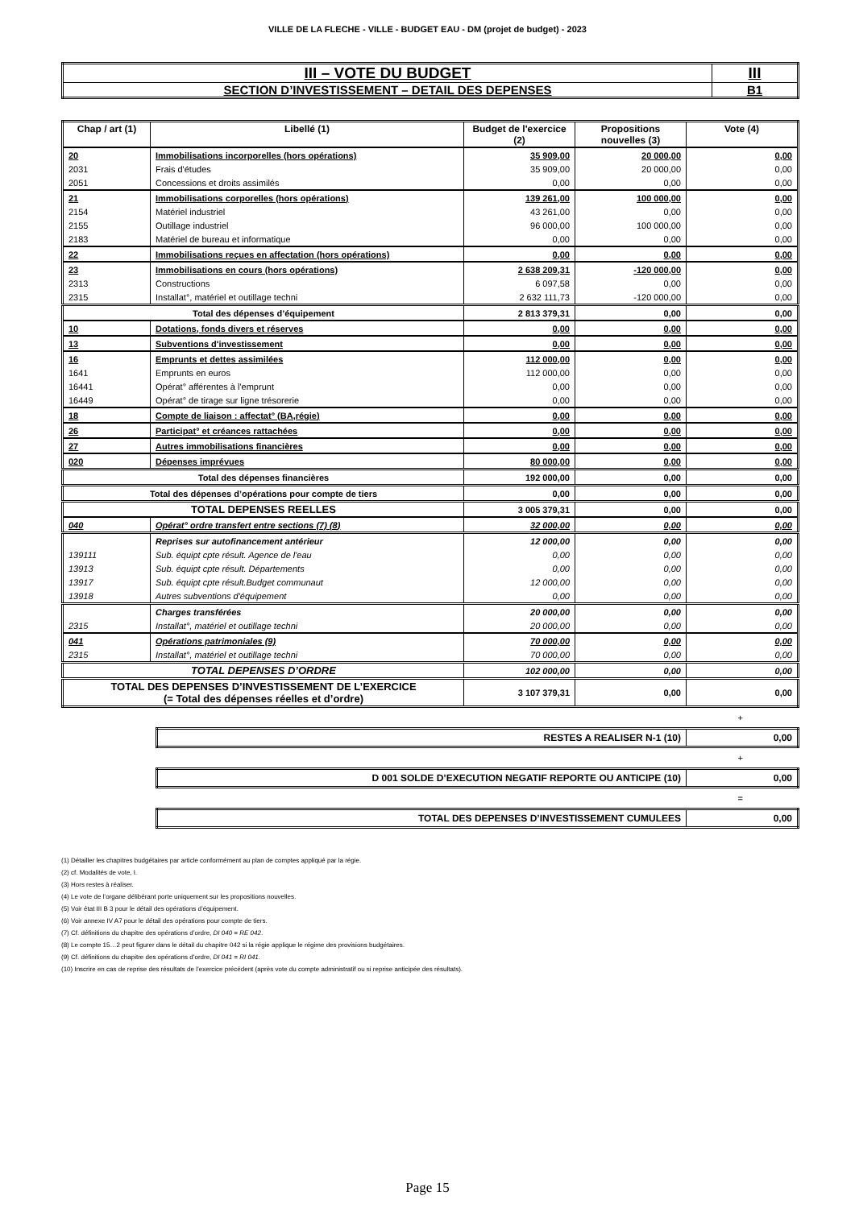VILLE DE LA FLECHE - VILLE - BUDGET EAU - DM (projet de budget) - 2023
| III – VOTE DU BUDGET | III |
| SECTION D’INVESTISSEMENT – DETAIL DES DEPENSES | B1 |
| Chap / art (1) | Libellé (1) | Budget de l'exercice (2) | Propositions nouvelles (3) | Vote (4) |
| --- | --- | --- | --- | --- |
| 20 | Immobilisations incorporelles (hors opérations) | 35 909,00 | 20 000,00 | 0,00 |
| 2031 | Frais d'études | 35 909,00 | 20 000,00 | 0,00 |
| 2051 | Concessions et droits assimilés | 0,00 | 0,00 | 0,00 |
| 21 | Immobilisations corporelles (hors opérations) | 139 261,00 | 100 000,00 | 0,00 |
| 2154 | Matériel industriel | 43 261,00 | 0,00 | 0,00 |
| 2155 | Outillage industriel | 96 000,00 | 100 000,00 | 0,00 |
| 2183 | Matériel de bureau et informatique | 0,00 | 0,00 | 0,00 |
| 22 | Immobilisations reçues en affectation (hors opérations) | 0,00 | 0,00 | 0,00 |
| 23 | Immobilisations en cours (hors opérations) | 2 638 209,31 | -120 000,00 | 0,00 |
| 2313 | Constructions | 6 097,58 | 0,00 | 0,00 |
| 2315 | Installat°, matériel et outillage techni | 2 632 111,73 | -120 000,00 | 0,00 |
| Total des dépenses d’équipement | | 2 813 379,31 | 0,00 | 0,00 |
| 10 | Dotations, fonds divers et réserves | 0,00 | 0,00 | 0,00 |
| 13 | Subventions d'investissement | 0,00 | 0,00 | 0,00 |
| 16 | Emprunts et dettes assimilées | 112 000,00 | 0,00 | 0,00 |
| 1641 | Emprunts en euros | 112 000,00 | 0,00 | 0,00 |
| 16441 | Opérat° afférentes à l'emprunt | 0,00 | 0,00 | 0,00 |
| 16449 | Opérat° de tirage sur ligne trésorerie | 0,00 | 0,00 | 0,00 |
| 18 | Compte de liaison : affectat° (BA,régie) | 0,00 | 0,00 | 0,00 |
| 26 | Participat° et créances rattachées | 0,00 | 0,00 | 0,00 |
| 27 | Autres immobilisations financières | 0,00 | 0,00 | 0,00 |
| 020 | Dépenses imprévues | 80 000,00 | 0,00 | 0,00 |
| Total des dépenses financières | | 192 000,00 | 0,00 | 0,00 |
| Total des dépenses d’opérations pour compte de tiers | | 0,00 | 0,00 | 0,00 |
| TOTAL DEPENSES REELLES | | 3 005 379,31 | 0,00 | 0,00 |
| 040 | Opérat° ordre transfert entre sections (7) (8) | 32 000,00 | 0,00 | 0,00 |
| | Reprises sur autofinancement antérieur | 12 000,00 | 0,00 | 0,00 |
| 139111 | Sub. équipt cpte résult. Agence de l'eau | 0,00 | 0,00 | 0,00 |
| 13913 | Sub. équipt cpte résult. Départements | 0,00 | 0,00 | 0,00 |
| 13917 | Sub. équipt cpte résult.Budget communaut | 12 000,00 | 0,00 | 0,00 |
| 13918 | Autres subventions d'équipement | 0,00 | 0,00 | 0,00 |
| | Charges transférées | 20 000,00 | 0,00 | 0,00 |
| 2315 | Installat°, matériel et outillage techni | 20 000,00 | 0,00 | 0,00 |
| 041 | Opérations patrimoniales (9) | 70 000,00 | 0,00 | 0,00 |
| 2315 | Installat°, matériel et outillage techni | 70 000,00 | 0,00 | 0,00 |
| TOTAL DEPENSES D’ORDRE | | 102 000,00 | 0,00 | 0,00 |
| TOTAL DES DEPENSES D’INVESTISSEMENT DE L’EXERCICE (= Total des dépenses réelles et d’ordre) | | 3 107 379,31 | 0,00 | 0,00 |
+
| RESTES A REALISER N-1 (10) | 0,00 |
+
| D 001 SOLDE D’EXECUTION NEGATIF REPORTE OU ANTICIPE (10) | 0,00 |
=
| TOTAL DES DEPENSES D’INVESTISSEMENT CUMULEES | 0,00 |
(1) Détailler les chapitres budgétaires par article conformément au plan de comptes appliqué par la régie.
(2) cf. Modalités de vote, I.
(3) Hors restes à réaliser.
(4) Le vote de l’organe délibérant porte uniquement sur les propositions nouvelles.
(5) Voir état III B 3 pour le détail des opérations d’équipement.
(6) Voir annexe IV A7 pour le détail des opérations pour compte de tiers.
(7) Cf. définitions du chapitre des opérations d’ordre, DI 040 = RE 042.
(8) Le compte 15…2 peut figurer dans le détail du chapitre 042 si la régie applique le régime des provisions budgétaires.
(9) Cf. définitions du chapitre des opérations d’ordre, DI 041 = RI 041.
(10) Inscrire en cas de reprise des résultats de l’exercice précédent (après vote du compte administratif ou si reprise anticipée des résultats).
Page 15